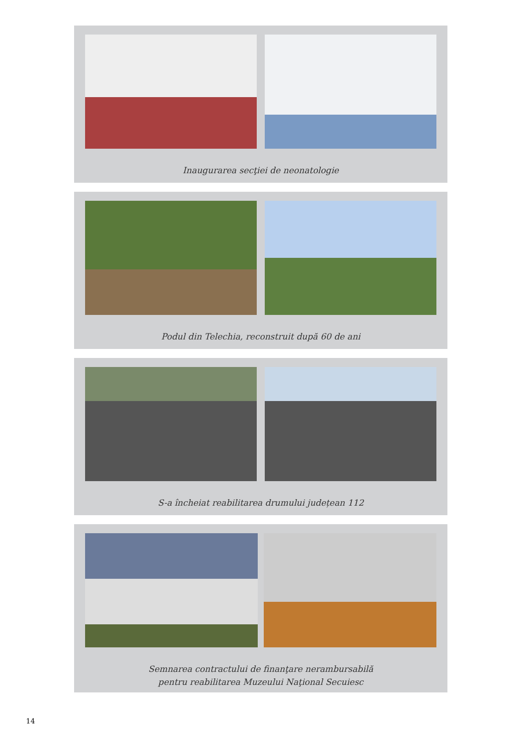Inaugurarea secţiei de neonatologie
Podul din Telechia, reconstruit după 60 de ani
S-a încheiat reabilitarea drumului județean 112
Semnarea contractului de finanţare nerambursabilă
pentru reabilitarea Muzeului Naţional Secuiesc
14